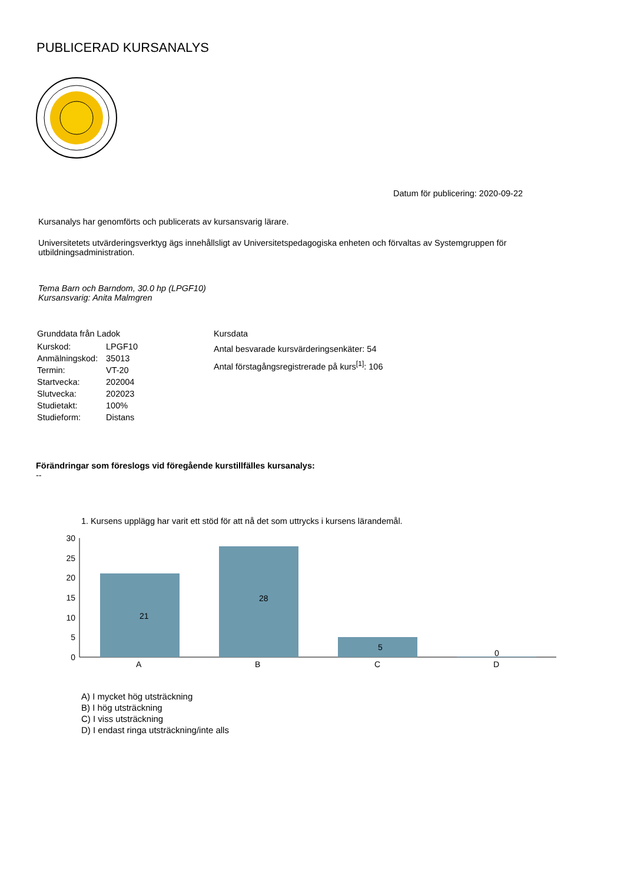PUBLICERAD KURSANALYS
Datum för publicering: 2020-09-22
Kursanalys har genomförts och publicerats av kursansvarig lärare.
Universitetets utvärderingsverktyg ägs innehållsligt av Universitetspedagogiska enheten och förvaltas av Systemgruppen för utbildningsadministration.
Tema Barn och Barndom, 30.0 hp (LPGF10)
Kursansvarig: Anita Malmgren
Grunddata från Ladok
| Kurskod: | LPGF10 |
| Anmälningskod: | 35013 |
| Termin: | VT-20 |
| Startvecka: | 202004 |
| Slutvecka: | 202023 |
| Studietakt: | 100% |
| Studieform: | Distans |
Kursdata
Antal besvarade kursvärderingsenkäter: 54
Antal förstagångsregistrerade på kurs<sup>[1]</sup>: 106
Förändringar som föreslogs vid föregående kurstillfälles kursanalys:
--
1. Kursens upplägg har varit ett stöd för att nå det som uttrycks i kursens lärandemål.
0
5
10
15
20
25
30
21
28
5
0
A
B
C
D
A) I mycket hög utsträckning
B) I hög utsträckning
C) I viss utsträckning
D) I endast ringa utsträckning/inte alls